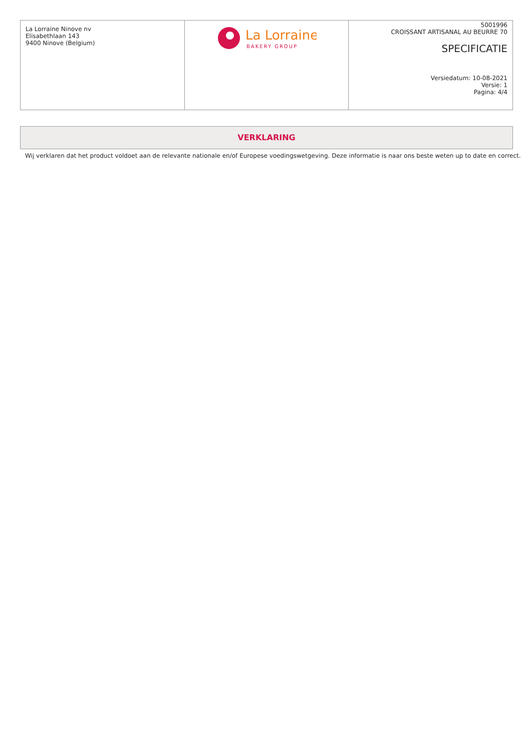| La Lorraine Ninove nv Elisabethlaan 143 9400 Ninove (Belgium) | La Lorraine BAKERY GROUP | 5001996 CROISSANT ARTISANAL AU BEURRE 70 SPECIFICATIE Versiedatum: 10-08-2021 Versie: 1 Pagina: 4/4 |
VERKLARING
Wij verklaren dat het product voldoet aan de relevante nationale en/of Europese voedingswetgeving. Deze informatie is naar ons beste weten up to date en correct.